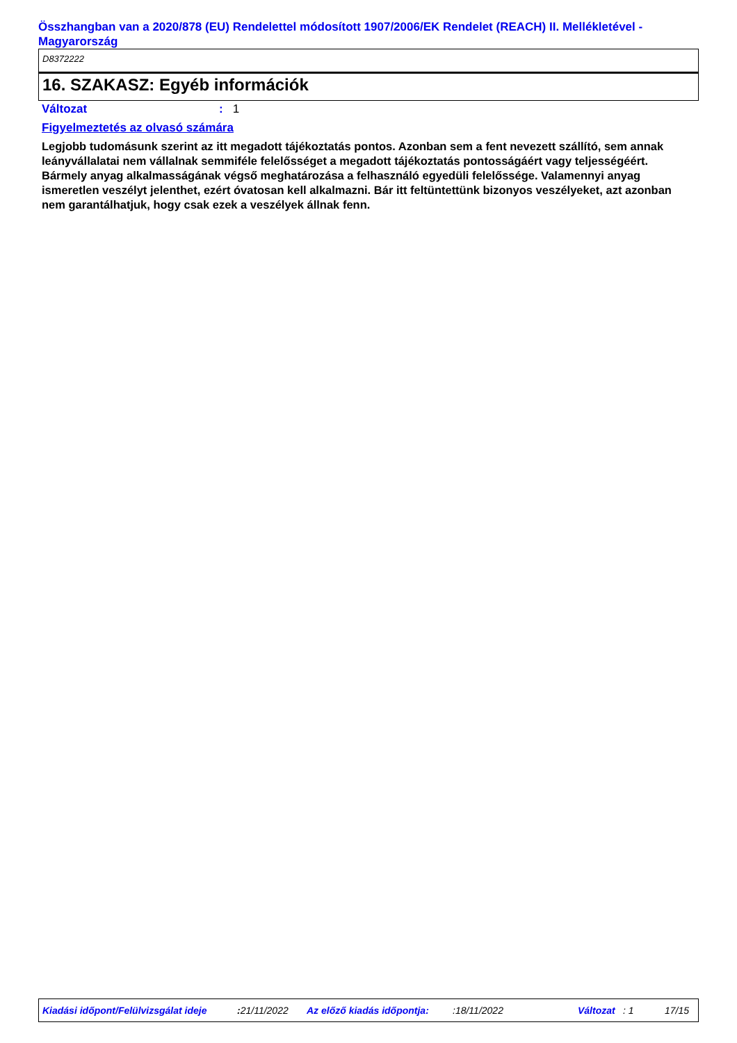Összhangban van a 2020/878 (EU) Rendelettel módosított 1907/2006/EK Rendelet (REACH) II. Mellékletével - Magyarország
D8372222
16. SZAKASZ: Egyéb információk
Változat: 1
Figyelmeztetés az olvasó számára
Legjobb tudomásunk szerint az itt megadott tájékoztatás pontos. Azonban sem a fent nevezett szállító, sem annak leányvállalatai nem vállalnak semmiféle felelősséget a megadott tájékoztatás pontosságáért vagy teljességéért.
Bármely anyag alkalmasságának végső meghatározása a felhasználó egyedüli felelőssége. Valamennyi anyag ismeretlen veszélyt jelenthet, ezért óvatosan kell alkalmazni. Bár itt feltüntettünk bizonyos veszélyeket, azt azonban nem garantálhatjuk, hogy csak ezek a veszélyek állnak fenn.
Kiadási időpont/Felülvizsgálat ideje : 21/11/2022 Az előző kiadás időpontja: :18/11/2022 Változat : 1 17/15